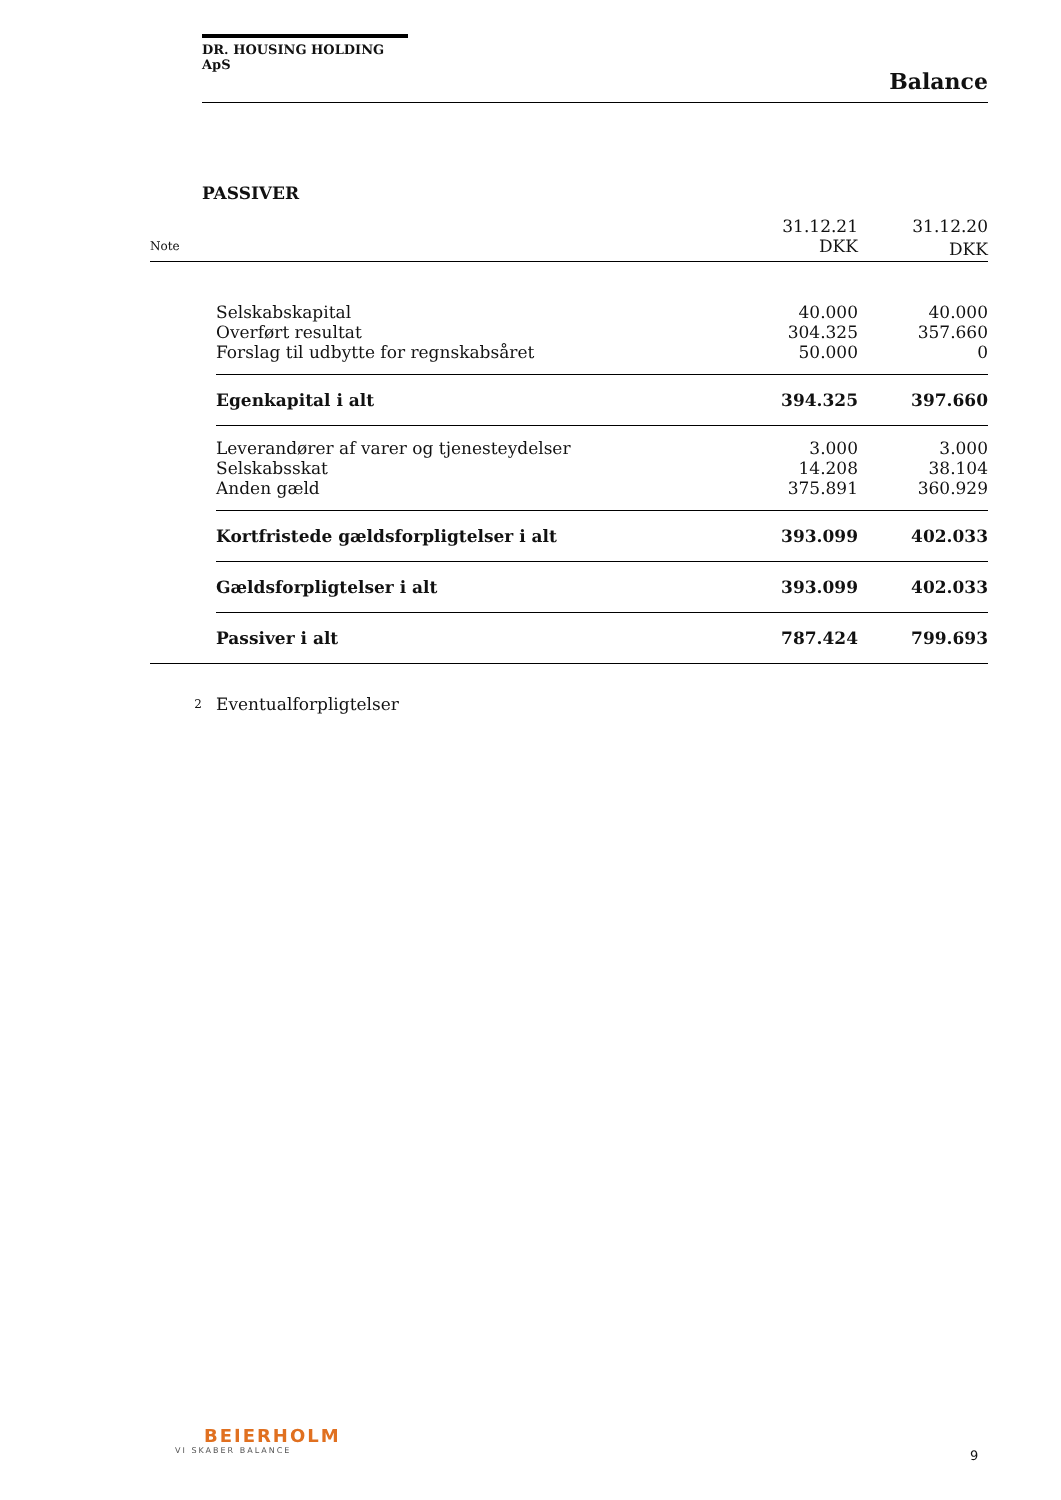DR. HOUSING HOLDING ApS
Balance
PASSIVER
| | | 31.12.21 | 31.12.20 |
| --- | --- | --- | --- |
| Note | | DKK | DKK |
| | Selskabskapital | 40.000 | 40.000 |
| | Overført resultat | 304.325 | 357.660 |
| | Forslag til udbytte for regnskabsåret | 50.000 | 0 |
| | Egenkapital i alt | 394.325 | 397.660 |
| | Leverandører af varer og tjenesteydelser | 3.000 | 3.000 |
| | Selskabsskat | 14.208 | 38.104 |
| | Anden gæld | 375.891 | 360.929 |
| | Kortfristede gældsforpligtelser i alt | 393.099 | 402.033 |
| | Gældsforpligtelser i alt | 393.099 | 402.033 |
| | Passiver i alt | 787.424 | 799.693 |
| 2 | Eventualforpligtelser | | |
BEIERHOLM
VI SKABER BALANCE
9